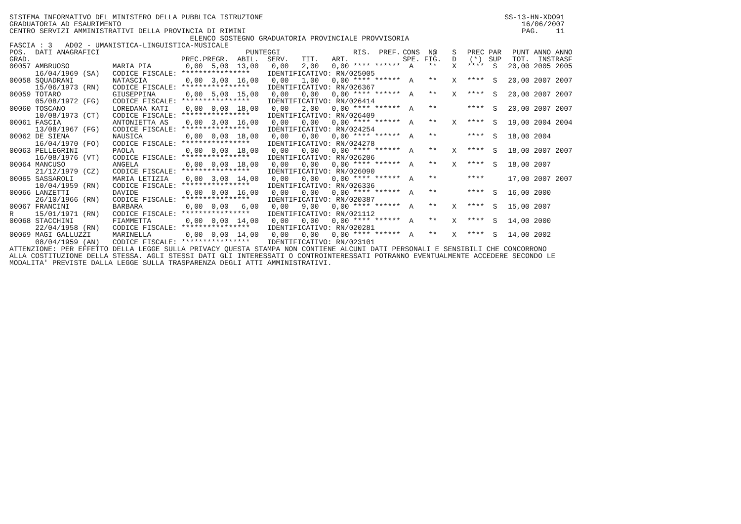SISTEMA INFORMATIVO DEL MINISTERO DELLA PUBBLICA ISTRUZIONE
GRADUATORIA AD ESAURIMENTO
CENTRO SERVIZI AMMINISTRATIVI DELLA PROVINCIA DI RIMINI
SS-13-HN-XDO91
16/06/2007
PAG.    11
                                          ELENCO SOSTEGNO GRADUATORIA PROVINCIALE PROVVISORIA
FASCIA : 3   AD02 - UMANISTICA-LINGUISTICA-MUSICALE
| POS. | DATI ANAGRAFICI | | PUNTEGGI | | | | | | RIS. | PREF. | CONS | N@ | S | PREC | PAR | PUNT | ANNO | ANNO |
| --- | --- | --- | --- | --- | --- | --- | --- | --- | --- | --- | --- | --- | --- | --- | --- | --- | --- | --- |
| GRAD. | | | PREC. | PREGR. | ABIL. | SERV. | TIT. | ART. | | | SPE. | FIG. | D | (*) | SUP | TOT. | INS | TRASF |
| 00057 | AMBRUOSO | MARIA PIA | 0,00 | 5,00 | 13,00 | 0,00 | 2,00 | 0,00 | **** | ****** | A | ** | X | **** | S | 20,00 | 2005 | 2005 |
| | 16/04/1969 (SA) | CODICE FISCALE: **************** | | | | IDENTIFICATIVO: RN/025005 | | | | | | | | | | | | |
| 00058 | SQUADRANI | NATASCIA | 0,00 | 3,00 | 16,00 | 0,00 | 1,00 | 0,00 | **** | ****** | A | ** | X | **** | S | 20,00 | 2007 | 2007 |
| | 15/06/1973 (RN) | CODICE FISCALE: **************** | | | | IDENTIFICATIVO: RN/026367 | | | | | | | | | | | | |
| 00059 | TOTARO | GIUSEPPINA | 0,00 | 5,00 | 15,00 | 0,00 | 0,00 | 0,00 | **** | ****** | A | ** | X | **** | S | 20,00 | 2007 | 2007 |
| | 05/08/1972 (FG) | CODICE FISCALE: **************** | | | | IDENTIFICATIVO: RN/026414 | | | | | | | | | | | | |
| 00060 | TOSCANO | LOREDANA KATI | 0,00 | 0,00 | 18,00 | 0,00 | 2,00 | 0,00 | **** | ****** | A | ** | | **** | S | 20,00 | 2007 | 2007 |
| | 10/08/1973 (CT) | CODICE FISCALE: **************** | | | | IDENTIFICATIVO: RN/026409 | | | | | | | | | | | | |
| 00061 | FASCIA | ANTONIETTA AS | 0,00 | 3,00 | 16,00 | 0,00 | 0,00 | 0,00 | **** | ****** | A | ** | X | **** | S | 19,00 | 2004 | 2004 |
| | 13/08/1967 (FG) | CODICE FISCALE: **************** | | | | IDENTIFICATIVO: RN/024254 | | | | | | | | | | | | |
| 00062 | DE SIENA | NAUSICA | 0,00 | 0,00 | 18,00 | 0,00 | 0,00 | 0,00 | **** | ****** | A | ** | | **** | S | 18,00 | 2004 | |
| | 16/04/1970 (FO) | CODICE FISCALE: **************** | | | | IDENTIFICATIVO: RN/024278 | | | | | | | | | | | | |
| 00063 | PELLEGRINI | PAOLA | 0,00 | 0,00 | 18,00 | 0,00 | 0,00 | 0,00 | **** | ****** | A | ** | X | **** | S | 18,00 | 2007 | 2007 |
| | 16/08/1976 (VT) | CODICE FISCALE: **************** | | | | IDENTIFICATIVO: RN/026206 | | | | | | | | | | | | |
| 00064 | MANCUSO | ANGELA | 0,00 | 0,00 | 18,00 | 0,00 | 0,00 | 0,00 | **** | ****** | A | ** | X | **** | S | 18,00 | 2007 | |
| | 21/12/1979 (CZ) | CODICE FISCALE: **************** | | | | IDENTIFICATIVO: RN/026090 | | | | | | | | | | | | |
| 00065 | SASSAROLI | MARIA LETIZIA | 0,00 | 3,00 | 14,00 | 0,00 | 0,00 | 0,00 | **** | ****** | A | ** | | **** | | 17,00 | 2007 | 2007 |
| | 10/04/1959 (RN) | CODICE FISCALE: **************** | | | | IDENTIFICATIVO: RN/026336 | | | | | | | | | | | | |
| 00066 | LANZETTI | DAVIDE | 0,00 | 0,00 | 16,00 | 0,00 | 0,00 | 0,00 | **** | ****** | A | ** | | **** | S | 16,00 | 2000 | |
| | 26/10/1966 (RN) | CODICE FISCALE: **************** | | | | IDENTIFICATIVO: RN/020387 | | | | | | | | | | | | |
| 00067 | FRANCINI | BARBARA | 0,00 | 0,00 | 6,00 | 0,00 | 9,00 | 0,00 | **** | ****** | A | ** | X | **** | S | 15,00 | 2007 | |
| R | 15/01/1971 (RN) | CODICE FISCALE: **************** | | | | IDENTIFICATIVO: RN/021112 | | | | | | | | | | | | |
| 00068 | STACCHINI | FIAMMETTA | 0,00 | 0,00 | 14,00 | 0,00 | 0,00 | 0,00 | **** | ****** | A | ** | X | **** | S | 14,00 | 2000 | |
| | 22/04/1958 (RN) | CODICE FISCALE: **************** | | | | IDENTIFICATIVO: RN/020281 | | | | | | | | | | | | |
| 00069 | MAGI GALLUZZI | MARINELLA | 0,00 | 0,00 | 14,00 | 0,00 | 0,00 | 0,00 | **** | ****** | A | ** | X | **** | S | 14,00 | 2002 | |
| | 08/04/1959 (AN) | CODICE FISCALE: **************** | | | | IDENTIFICATIVO: RN/023101 | | | | | | | | | | | | |
ATTENZIONE: PER EFFETTO DELLA LEGGE SULLA PRIVACY QUESTA STAMPA NON CONTIENE ALCUNI DATI PERSONALI E SENSIBILI CHE CONCORRONO
ALLA COSTITUZIONE DELLA STESSA. AGLI STESSI DATI GLI INTERESSATI O CONTROINTERESSATI POTRANNO EVENTUALMENTE ACCEDERE SECONDO LE
MODALITA' PREVISTE DALLA LEGGE SULLA TRASPARENZA DEGLI ATTI AMMINISTRATIVI.